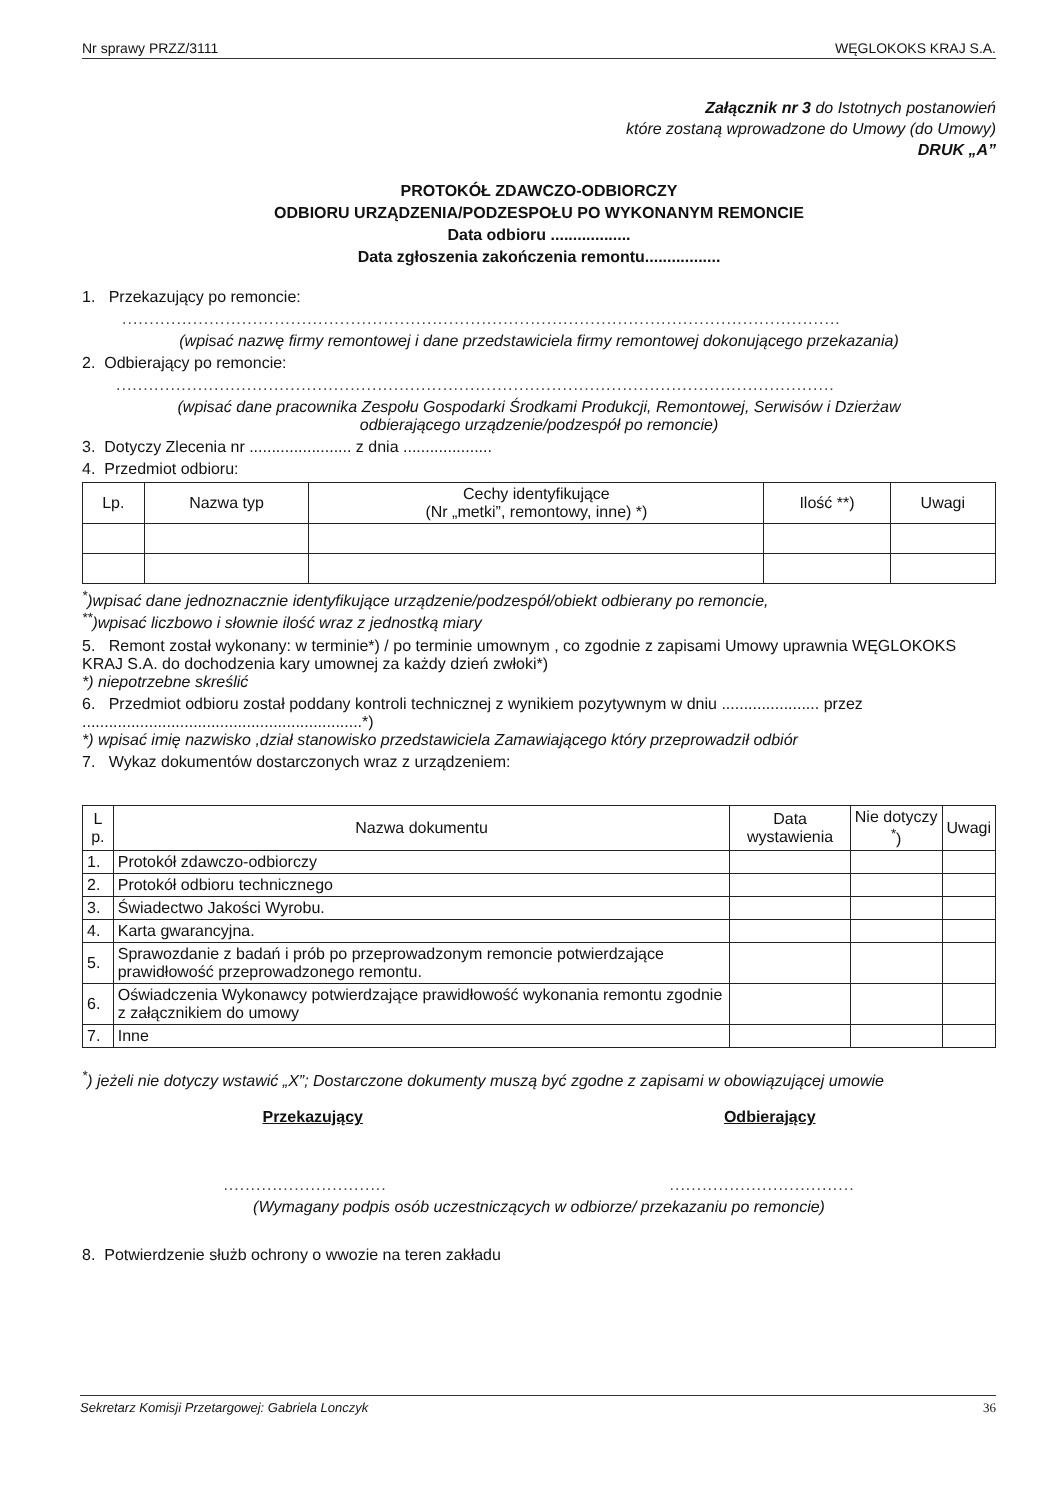Nr sprawy PRZZ/3111 WĘGLOKOKS KRAJ S.A.
Załącznik nr 3 do Istotnych postanowień
które zostaną wprowadzone do Umowy (do Umowy)
DRUK „A”
PROTOKÓŁ ZDAWCZO-ODBIORCZY
ODBIORU URZĄDZENIA/PODZESPOŁU PO WYKONANYM REMONCIE
Data odbioru ..................
Data zgłoszenia zakończenia remontu.................
1. Przekazujący po remoncie:
....................................................................................................................................
(wpisać nazwę firmy remontowej i dane przedstawiciela firmy remontowej dokonującego przekazania)
2. Odbierający po remoncie:
....................................................................................................................................
(wpisać dane pracownika Zespołu Gospodarki Środkami Produkcji, Remontowej, Serwisów i Dzierżaw
odbierającego urządzenie/podzespół po remoncie)
3. Dotyczy Zlecenia nr ....................... z dnia ....................
4. Przedmiot odbioru:
| Lp. | Nazwa typ | Cechy identyfikujące (Nr „metki”, remontowy, inne) *) | Ilość **) | Uwagi |
| --- | --- | --- | --- | --- |
<sup>*</sup>)wpisać dane jednoznacznie identyfikujące urządzenie/podzespół/obiekt odbierany po remoncie,
<sup>**</sup>)wpisać liczbowo i słownie ilość wraz z jednostką miary
5. Remont został wykonany: w terminie*) / po terminie umownym , co zgodnie z zapisami Umowy uprawnia WĘGLOKOKS KRAJ S.A. do dochodzenia kary umownej za każdy dzień zwłoki*)
*) niepotrzebne skreślić
6. Przedmiot odbioru został poddany kontroli technicznej z wynikiem pozytywnym w dniu ...................... przez ...............................................................*)
*) wpisać imię nazwisko ,dział stanowisko przedstawiciela Zamawiającego który przeprowadził odbiór
7. Wykaz dokumentów dostarczonych wraz z urządzeniem:
| L p. | Nazwa dokumentu | Data wystawienia | Nie dotyczy <sup>*</sup>) | Uwagi |
| --- | --- | --- | --- | --- |
| 1. | Protokół zdawczo-odbiorczy | | | |
| 2. | Protokół odbioru technicznego | | | |
| 3. | Świadectwo Jakości Wyrobu. | | | |
| 4. | Karta gwarancyjna. | | | |
| 5. | Sprawozdanie z badań i prób po przeprowadzonym remoncie potwierdzające prawidłowość przeprowadzonego remontu. | | | |
| 6. | Oświadczenia Wykonawcy potwierdzające prawidłowość wykonania remontu zgodnie z załącznikiem do umowy | | | |
| 7. | Inne | | | |
<sup>*</sup>) jeżeli nie dotyczy wstawić „X”; Dostarczone dokumenty muszą być zgodne z zapisami w obowiązującej umowie
Przekazujący Odbierający
................................................................
(Wymagany podpis osób uczestniczących w odbiorze/ przekazaniu po remoncie)
8. Potwierdzenie służb ochrony o wwozie na teren zakładu
Sekretarz Komisji Przetargowej: Gabriela Lonczyk 36